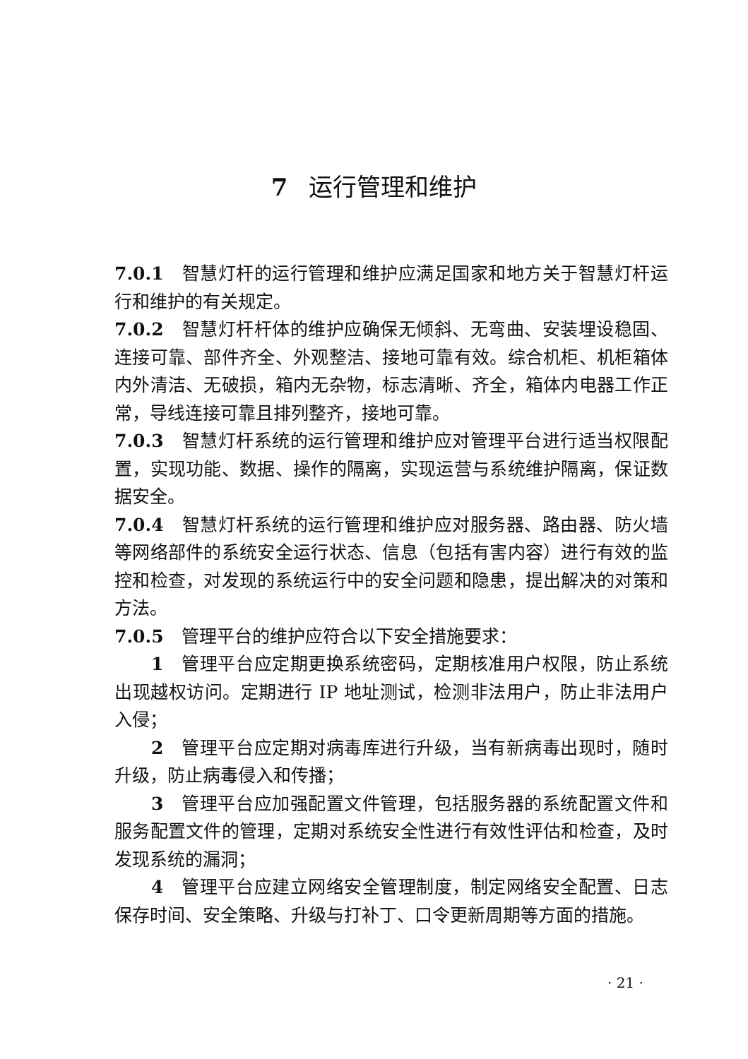7 运行管理和维护
7.0.1　智慧灯杆的运行管理和维护应满足国家和地方关于智慧灯杆运行和维护的有关规定。
7.0.2　智慧灯杆杆体的维护应确保无倾斜、无弯曲、安装埋设稳固、连接可靠、部件齐全、外观整洁、接地可靠有效。综合机柜、机柜箱体内外清洁、无破损，箱内无杂物，标志清晰、齐全，箱体内电器工作正常，导线连接可靠且排列整齐，接地可靠。
7.0.3　智慧灯杆系统的运行管理和维护应对管理平台进行适当权限配置，实现功能、数据、操作的隔离，实现运营与系统维护隔离，保证数据安全。
7.0.4　智慧灯杆系统的运行管理和维护应对服务器、路由器、防火墙等网络部件的系统安全运行状态、信息（包括有害内容）进行有效的监控和检查，对发现的系统运行中的安全问题和隐患，提出解决的对策和方法。
7.0.5　管理平台的维护应符合以下安全措施要求：
1　管理平台应定期更换系统密码，定期核准用户权限，防止系统出现越权访问。定期进行 IP 地址测试，检测非法用户，防止非法用户入侵；
2　管理平台应定期对病毒库进行升级，当有新病毒出现时，随时升级，防止病毒侵入和传播；
3　管理平台应加强配置文件管理，包括服务器的系统配置文件和服务配置文件的管理，定期对系统安全性进行有效性评估和检查，及时发现系统的漏洞；
4　管理平台应建立网络安全管理制度，制定网络安全配置、日志保存时间、安全策略、升级与打补丁、口令更新周期等方面的措施。
· 21 ·